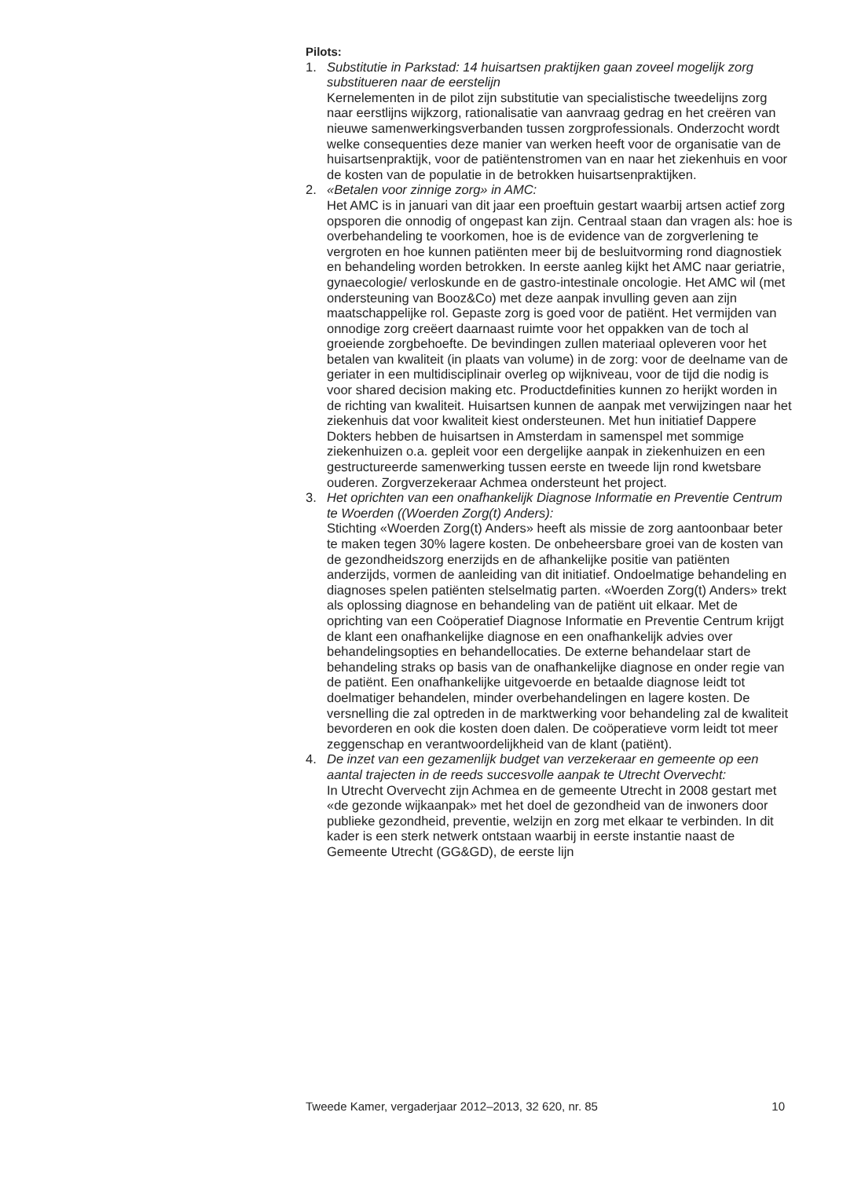Pilots:
1. Substitutie in Parkstad: 14 huisartsen praktijken gaan zoveel mogelijk zorg substitueren naar de eerstelijn
Kernelementen in de pilot zijn substitutie van specialistische tweedelijns zorg naar eerstlijns wijkzorg, rationalisatie van aanvraag gedrag en het creëren van nieuwe samenwerkingsverbanden tussen zorgprofessionals. Onderzocht wordt welke consequenties deze manier van werken heeft voor de organisatie van de huisartsenpraktijk, voor de patiëntenstromen van en naar het ziekenhuis en voor de kosten van de populatie in de betrokken huisartsenpraktijken.
2. «Betalen voor zinnige zorg» in AMC:
Het AMC is in januari van dit jaar een proeftuin gestart waarbij artsen actief zorg opsporen die onnodig of ongepast kan zijn. Centraal staan dan vragen als: hoe is overbehandeling te voorkomen, hoe is de evidence van de zorgverlening te vergroten en hoe kunnen patiënten meer bij de besluitvorming rond diagnostiek en behandeling worden betrokken. In eerste aanleg kijkt het AMC naar geriatrie, gynaecologie/ verloskunde en de gastro-intestinale oncologie. Het AMC wil (met ondersteuning van Booz&Co) met deze aanpak invulling geven aan zijn maatschappelijke rol. Gepaste zorg is goed voor de patiënt. Het vermijden van onnodige zorg creëert daarnaast ruimte voor het oppakken van de toch al groeiende zorgbehoefte. De bevindingen zullen materiaal opleveren voor het betalen van kwaliteit (in plaats van volume) in de zorg: voor de deelname van de geriater in een multidisciplinair overleg op wijkniveau, voor de tijd die nodig is voor shared decision making etc. Productdefinities kunnen zo herijkt worden in de richting van kwaliteit. Huisartsen kunnen de aanpak met verwijzingen naar het ziekenhuis dat voor kwaliteit kiest ondersteunen. Met hun initiatief Dappere Dokters hebben de huisartsen in Amsterdam in samenspel met sommige ziekenhuizen o.a. gepleit voor een dergelijke aanpak in ziekenhuizen en een gestructureerde samenwerking tussen eerste en tweede lijn rond kwetsbare ouderen. Zorgverzekeraar Achmea ondersteunt het project.
3. Het oprichten van een onafhankelijk Diagnose Informatie en Preventie Centrum te Woerden ((Woerden Zorg(t) Anders):
Stichting «Woerden Zorg(t) Anders» heeft als missie de zorg aantoonbaar beter te maken tegen 30% lagere kosten. De onbeheersbare groei van de kosten van de gezondheidszorg enerzijds en de afhankelijke positie van patiënten anderzijds, vormen de aanleiding van dit initiatief. Ondoelmatige behandeling en diagnoses spelen patiënten stelselmatig parten. «Woerden Zorg(t) Anders» trekt als oplossing diagnose en behandeling van de patiënt uit elkaar. Met de oprichting van een Coöperatief Diagnose Informatie en Preventie Centrum krijgt de klant een onafhankelijke diagnose en een onafhankelijk advies over behandelingsopties en behandellocaties. De externe behandelaar start de behandeling straks op basis van de onafhankelijke diagnose en onder regie van de patiënt. Een onafhankelijke uitgevoerde en betaalde diagnose leidt tot doelmatiger behandelen, minder overbehandelingen en lagere kosten. De versnelling die zal optreden in de marktwerking voor behandeling zal de kwaliteit bevorderen en ook die kosten doen dalen. De coöperatieve vorm leidt tot meer zeggenschap en verantwoordelijkheid van de klant (patiënt).
4. De inzet van een gezamenlijk budget van verzekeraar en gemeente op een aantal trajecten in de reeds succesvolle aanpak te Utrecht Overvecht:
In Utrecht Overvecht zijn Achmea en de gemeente Utrecht in 2008 gestart met «de gezonde wijkaanpak» met het doel de gezondheid van de inwoners door publieke gezondheid, preventie, welzijn en zorg met elkaar te verbinden. In dit kader is een sterk netwerk ontstaan waarbij in eerste instantie naast de Gemeente Utrecht (GG&GD), de eerste lijn
Tweede Kamer, vergaderjaar 2012–2013, 32 620, nr. 85 10